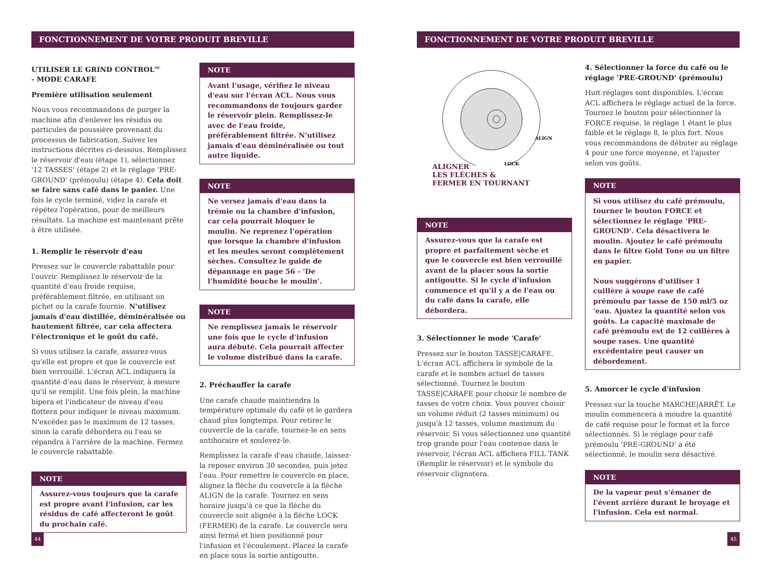FONCTIONNEMENT DE VOTRE PRODUIT BREVILLE FONCTIONNEMENT DE VOTRE PRODUIT BREVILLE
UTILISER LE GRIND CONTROL<sup>MC</sup>
- MODE CARAFE
Première utilisation seulement
Nous vous recommandons de purger la machine afin d'enlever les résidus ou particules de poussière provenant du processus de fabrication. Suivez les instructions décrites ci-dessous. Remplissez le réservoir d'eau (étape 1), sélectionnez '12 TASSES' (étape 2) et le réglage 'PRE-GROUND' (prémoulu) (étape 4). Cela doit se faire sans café dans le panier. Une fois le cycle terminé, videz la carafe et répétez l'opération, pour de meilleurs résultats. La machine est maintenant prête à être utilisée.
1. Remplir le réservoir d'eau
Pressez sur le couvercle rabattable pour l'ouvrir. Remplissez le réservoir de la quantité d'eau froide requise, préférablement filtrée, en utilisant un pichet ou la carafe fournie. N'utilisez jamais d'eau distillée, déminéralisée ou hautement filtrée, car cela affectera l'électronique et le goût du café.
Si vous utilisez la carafe, assurez-vous qu'elle est propre et que le couvercle est bien verrouillé. L'écran ACL indiquera la quantité d'eau dans le réservoir, à mesure qu'il se remplit. Une fois plein, la machine bipera et l'indicateur de niveau d'eau flottera pour indiquer le niveau maximum. N'excédez pas le maximum de 12 tasses, sinon la carafe débordera ou l'eau se répandra à l'arrière de la machine. Fermez le couvercle rabattable.
NOTE
Assurez-vous toujours que la carafe est propre avant l'infusion, car les résidus de café affecteront le goût du prochain café.
NOTE
Avant l'usage, vérifiez le niveau d'eau sur l'écran ACL. Nous vous recommandons de toujours garder le réservoir plein. Remplissez-le avec de l'eau froide, préférablement filtrée. N'utilisez jamais d'eau déminéralisée ou tout autre liquide.
NOTE
Ne versez jamais d'eau dans la trémie ou la chambre d'infusion, car cela pourrait bloquer le moulin. Ne reprenez l'opération que lorsque la chambre d'infusion et les meules seront complètement sèches. Consultez le guide de dépannage en page 56 - 'De l'humidité bouche le moulin'.
NOTE
Ne remplissez jamais le réservoir une fois que le cycle d'infusion aura débuté. Cela pourrait affecter le volume distribué dans la carafe.
2. Préchauffer la carafe
Une carafe chaude maintiendra la température optimale du café et le gardera chaud plus longtemps. Pour retirer le couvercle de la carafe, tournez-le en sens antihoraire et soulevez-le.
Remplissez la carafe d'eau chaude, laissez-la reposer environ 30 secondes, puis jetez l'eau. Pour remettre le couvercle en place, alignez la flèche du couvercle à la flèche ALIGN de la carafe. Tournez en sens horaire jusqu'à ce que la flèche du couvercle soit alignée à la flèche LOCK (FERMER) de la carafe. Le couvercle sera ainsi fermé et bien positionné pour l'infusion et l'écoulement. Placez la carafe en place sous la sortie antigoutte.
ALIGN
LOCK
ALIGNER
LES FLÈCHES &
FERMER EN TOURNANT
NOTE
Assurez-vous que la carafe est propre et parfaitement sèche et que le couvercle est bien verrouillé avant de la placer sous la sortie antigoutte. Si le cycle d'infusion commence et qu'il y a de l'eau ou du café dans la carafe, elle débordera.
3. Sélectionner le mode 'Carafe'
Pressez sur le bouton TASSE|CARAFE. L'écran ACL affichera le symbole de la carafe et le nombre actuel de tasses sélectionné. Tournez le bouton TASSE|CARAFE pour choisir le nombre de tasses de votre choix. Vous pouvez choisir un volume réduit (2 tasses minimum) ou jusqu'à 12 tasses, volume maximum du réservoir. Si vous sélectionnez une quantité trop grande pour l'eau contenue dans le réservoir, l'écran ACL affichera FILL TANK (Remplir le réservoir) et le symbole du réservoir clignotera.
4. Sélectionner la force du café ou le réglage 'PRE-GROUND' (prémoulu)
Huit réglages sont disponibles. L'écran ACL affichera le réglage actuel de la force. Tournez le bouton pour sélectionner la FORCE requise, le réglage 1 étant le plus faible et le réglage 8, le plus fort. Nous vous recommandons de débuter au réglage 4 pour une force moyenne, et l'ajuster selon vos goûts.
NOTE
Si vous utilisez du café prémoulu, tourner le bouton FORCE et sélectionnez le réglage 'PRE-GROUND'. Cela désactivera le moulin. Ajoutez le café prémoulu dans le filtre Gold Tone ou un filtre en papier.
Nous suggérons d'utiliser 1 cuillère à soupe rase de café prémoulu par tasse de 150 ml/5 oz 'eau. Ajustez la quantité selon vos goûts. La capacité maximale de café prémoulu est de 12 cuillères à soupe rases. Une quantité excédentaire peut causer un débordement.
5. Amorcer le cycle d'infusion
Pressez sur la touche MARCHE|ARRÊT. Le moulin commencera à moudre la quantité de café requise pour le format et la force sélectionnés. Si le réglage pour café prémoulu 'PRE-GROUND' a été sélectionné, le moulin sera désactivé.
NOTE
De la vapeur peut s'émaner de l'évent arrière durant le broyage et l'infusion. Cela est normal.
44 45